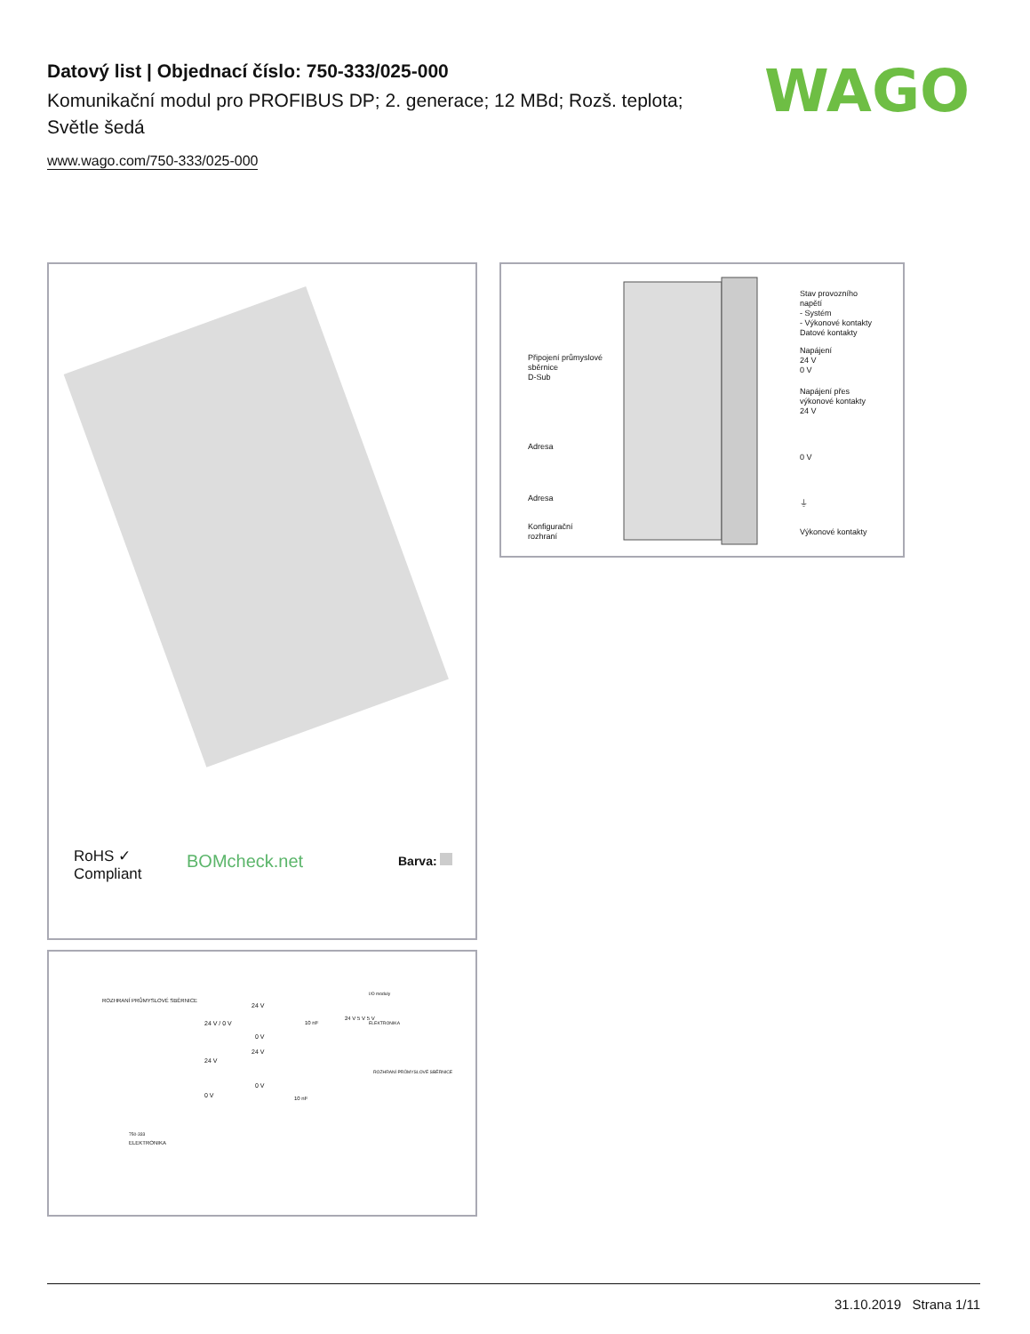Datový list | Objednací číslo: 750-333/025-000
Komunikační modul pro PROFIBUS DP; 2. generace; 12 MBd; Rozš. teplota; Světle šedá
www.wago.com/750-333/025-000
WAGO
RoHS ✓
Compliant
BOMcheck.net Barva:
Připojení průmyslové
sběrnice
D-Sub
Adresa
Adresa
Konfigurační
rozhraní
Stav provozního
napětí
- Systém
- Výkonové kontakty
Datové kontakty
Napájení
24 V
0 V
Napájení přes
výkonové kontakty
24 V
0 V
⏚
Výkonové kontakty
ROZHRANÍ PRŮMYSLOVÉ SBĚRNICE
ELEKTRONIKA
750-333
24 V / 0 V
24 V
0 V
24 V
0 V
24 V
0 V
10 nF
24 V 5 V 5 V
I/O moduly
ELEKTRONIKA
ROZHRANÍ PRŮMYSLOVÉ SBĚRNICE
10 nF
31.10.2019 Strana 1/11